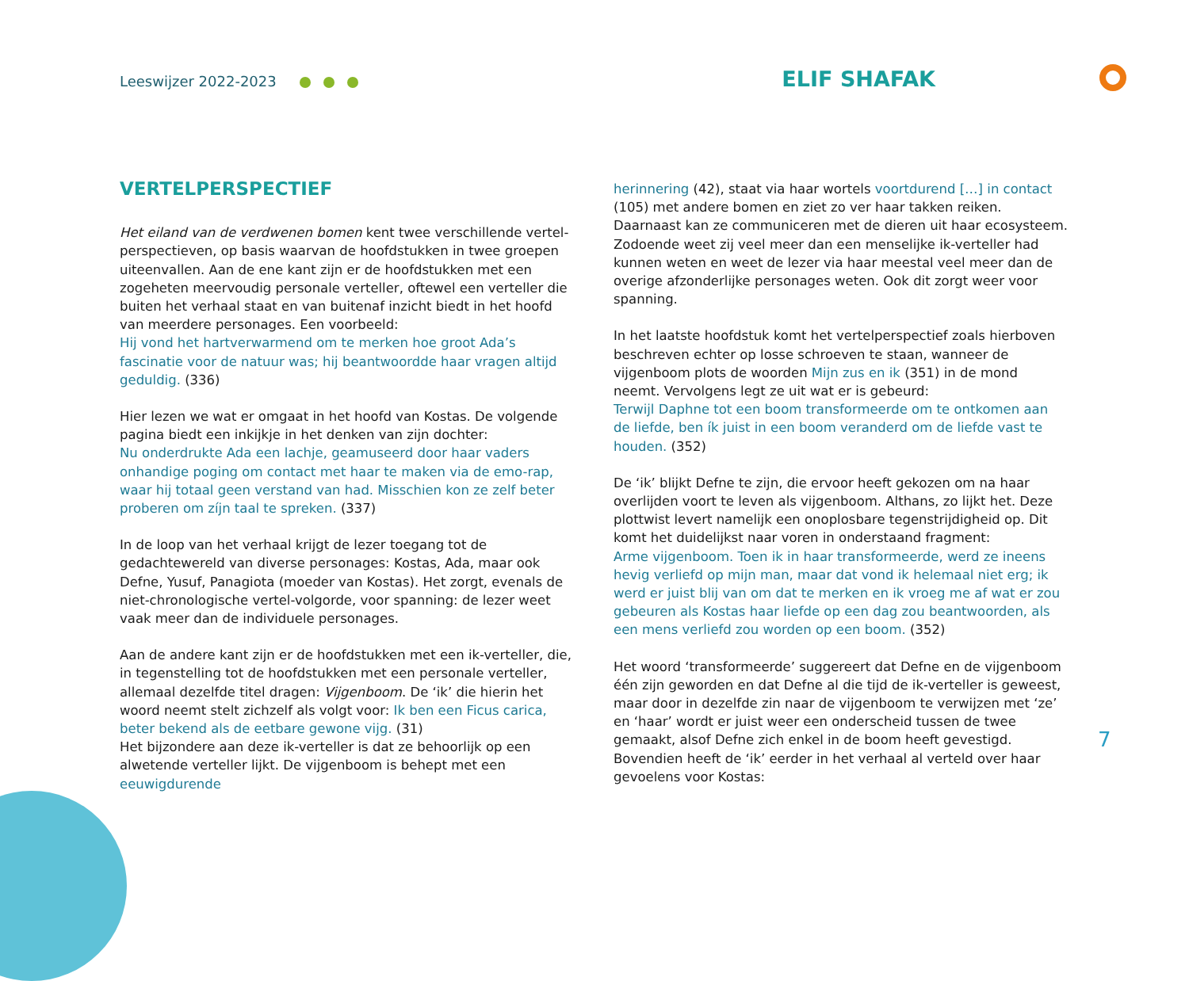Leeswijzer 2022-2023 ELIF SHAFAK
VERTELPERSPECTIEF
Het eiland van de verdwenen bomen kent twee verschillende vertel-perspectieven, op basis waarvan de hoofdstukken in twee groepen uiteenvallen. Aan de ene kant zijn er de hoofdstukken met een zogeheten meervoudig personale verteller, oftewel een verteller die buiten het verhaal staat en van buitenaf inzicht biedt in het hoofd van meerdere personages. Een voorbeeld:
Hij vond het hartverwarmend om te merken hoe groot Ada’s fascinatie voor de natuur was; hij beantwoordde haar vragen altijd geduldig. (336)
Hier lezen we wat er omgaat in het hoofd van Kostas. De volgende pagina biedt een inkijkje in het denken van zijn dochter:
Nu onderdrukte Ada een lachje, geamuseerd door haar vaders onhandige poging om contact met haar te maken via de emo-rap, waar hij totaal geen verstand van had. Misschien kon ze zelf beter proberen om zíjn taal te spreken. (337)
In de loop van het verhaal krijgt de lezer toegang tot de gedachtewereld van diverse personages: Kostas, Ada, maar ook Defne, Yusuf, Panagiota (moeder van Kostas). Het zorgt, evenals de niet-chronologische vertel-volgorde, voor spanning: de lezer weet vaak meer dan de individuele personages.
Aan de andere kant zijn er de hoofdstukken met een ik-verteller, die, in tegenstelling tot de hoofdstukken met een personale verteller, allemaal dezelfde titel dragen: Vijgenboom. De ‘ik’ die hierin het woord neemt stelt zichzelf als volgt voor: Ik ben een Ficus carica, beter bekend als de eetbare gewone vijg. (31)
Het bijzondere aan deze ik-verteller is dat ze behoorlijk op een alwetende verteller lijkt. De vijgenboom is behept met een eeuwigdurende
herinnering (42), staat via haar wortels voortdurend […] in contact (105) met andere bomen en ziet zo ver haar takken reiken. Daarnaast kan ze communiceren met de dieren uit haar ecosysteem. Zodoende weet zij veel meer dan een menselijke ik-verteller had kunnen weten en weet de lezer via haar meestal veel meer dan de overige afzonderlijke personages weten. Ook dit zorgt weer voor spanning.
In het laatste hoofdstuk komt het vertelperspectief zoals hierboven beschreven echter op losse schroeven te staan, wanneer de vijgenboom plots de woorden Mijn zus en ik (351) in de mond neemt. Vervolgens legt ze uit wat er is gebeurd:
Terwijl Daphne tot een boom transformeerde om te ontkomen aan de liefde, ben ík juist in een boom veranderd om de liefde vast te houden. (352)
De ‘ik’ blijkt Defne te zijn, die ervoor heeft gekozen om na haar overlijden voort te leven als vijgenboom. Althans, zo lijkt het. Deze plottwist levert namelijk een onoplosbare tegenstrijdigheid op. Dit komt het duidelijkst naar voren in onderstaand fragment:
Arme vijgenboom. Toen ik in haar transformeerde, werd ze ineens hevig verliefd op mijn man, maar dat vond ik helemaal niet erg; ik werd er juist blij van om dat te merken en ik vroeg me af wat er zou gebeuren als Kostas haar liefde op een dag zou beantwoorden, als een mens verliefd zou worden op een boom. (352)
Het woord ‘transformeerde’ suggereert dat Defne en de vijgenboom één zijn geworden en dat Defne al die tijd de ik-verteller is geweest, maar door in dezelfde zin naar de vijgenboom te verwijzen met ‘ze’ en ‘haar’ wordt er juist weer een onderscheid tussen de twee gemaakt, alsof Defne zich enkel in de boom heeft gevestigd. Bovendien heeft de ‘ik’ eerder in het verhaal al verteld over haar gevoelens voor Kostas:
7